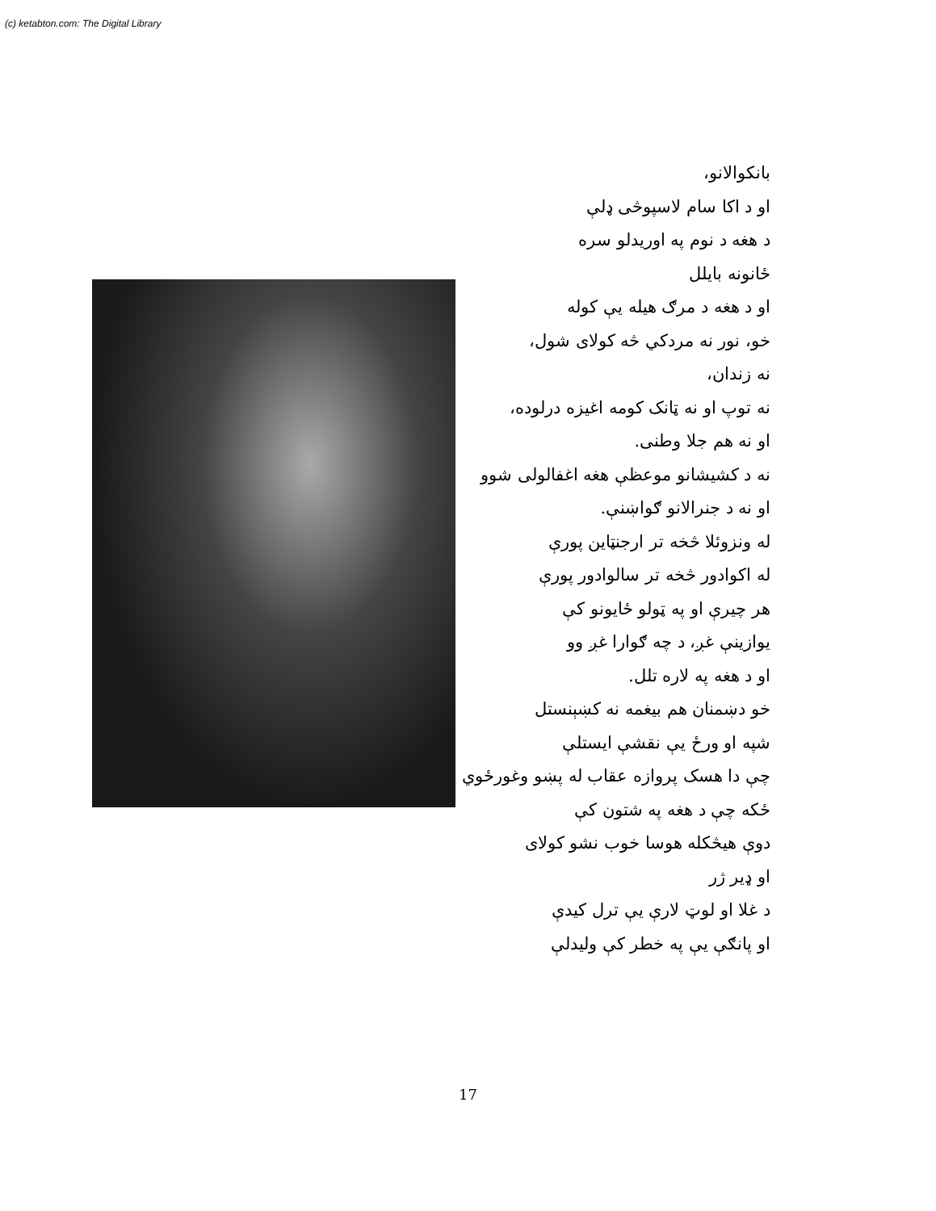(c) ketabton.com: The Digital Library
بانکوالانو،
او د اکا سام لاسپوڅی ډلې
د هغه د نوم په اوریدلو سره
ځانونه بایلل
او د هغه د مرګ هیله یې کوله
خو، نور نه مردکي څه کولای شول،
نه زندان،
نه توپ او نه ټانک کومه اغیزه درلوده،
او نه هم جلا وطنی.
نه د کشیشانو موعظې هغه اغفالولی شوو
او نه د جنرالانو ګواښنې.
له ونزوئلا څخه تر ارجنټاین پورې
له اکوادور څخه تر سالوادور پورې
هر چیرې او په ټولو ځایونو کې
یوازینې غږ، د چه ګوارا غږ وو
او د هغه په لاره تلل.
خو دښمنان هم بیغمه نه کښېنستل
شپه او ورځ یې نقشې ایستلې
چې دا هسک پروازه عقاب له پښو وغورځوي
ځکه چې د هغه په شتون کې
دوې هیڅکله هوسا خوب نشو کولای
او ډیر ژر
د غلا او لوټ لارې یې ترل کیدې
او پانګې یې په خطر کې ولیدلې
17